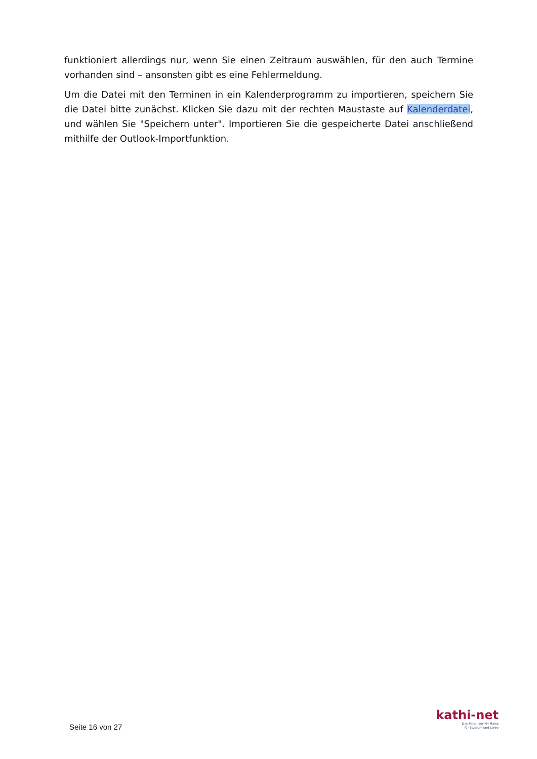funktioniert allerdings nur, wenn Sie einen Zeitraum auswählen, für den auch Termine vorhanden sind – ansonsten gibt es eine Fehlermeldung.
Um die Datei mit den Terminen in ein Kalenderprogramm zu importieren, speichern Sie die Datei bitte zunächst. Klicken Sie dazu mit der rechten Maustaste auf Kalenderdatei, und wählen Sie "Speichern unter". Importieren Sie die gespeicherte Datei anschließend mithilfe der Outlook-Importfunktion.
Seite 16 von 27
kathi-net
Das Portal der KH Mainz
für Studium und Lehre